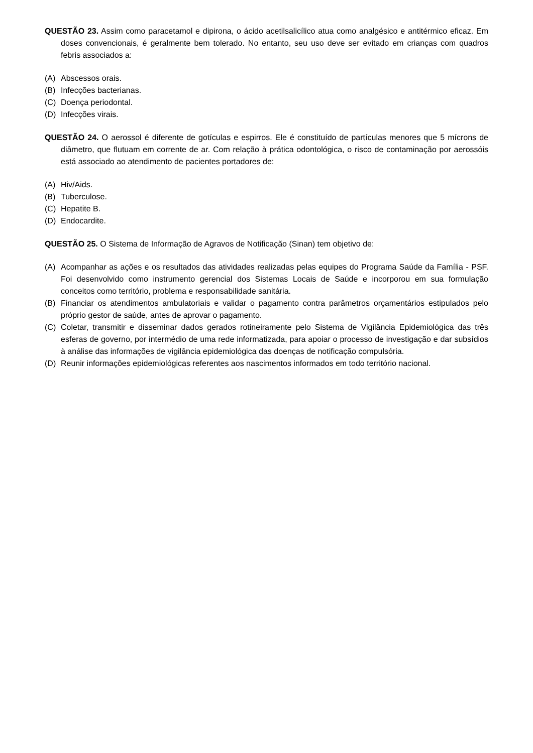QUESTÃO 23. Assim como paracetamol e dipirona, o ácido acetilsalicílico atua como analgésico e antitérmico eficaz. Em doses convencionais, é geralmente bem tolerado. No entanto, seu uso deve ser evitado em crianças com quadros febris associados a:
(A) Abscessos orais.
(B) Infecções bacterianas.
(C) Doença periodontal.
(D) Infecções virais.
QUESTÃO 24. O aerossol é diferente de gotículas e espirros. Ele é constituído de partículas menores que 5 mícrons de diâmetro, que flutuam em corrente de ar. Com relação à prática odontológica, o risco de contaminação por aerossóis está associado ao atendimento de pacientes portadores de:
(A) Hiv/Aids.
(B) Tuberculose.
(C) Hepatite B.
(D) Endocardite.
QUESTÃO 25. O Sistema de Informação de Agravos de Notificação (Sinan) tem objetivo de:
(A) Acompanhar as ações e os resultados das atividades realizadas pelas equipes do Programa Saúde da Família - PSF. Foi desenvolvido como instrumento gerencial dos Sistemas Locais de Saúde e incorporou em sua formulação conceitos como território, problema e responsabilidade sanitária.
(B) Financiar os atendimentos ambulatoriais e validar o pagamento contra parâmetros orçamentários estipulados pelo próprio gestor de saúde, antes de aprovar o pagamento.
(C) Coletar, transmitir e disseminar dados gerados rotineiramente pelo Sistema de Vigilância Epidemiológica das três esferas de governo, por intermédio de uma rede informatizada, para apoiar o processo de investigação e dar subsídios à análise das informações de vigilância epidemiológica das doenças de notificação compulsória.
(D) Reunir informações epidemiológicas referentes aos nascimentos informados em todo território nacional.